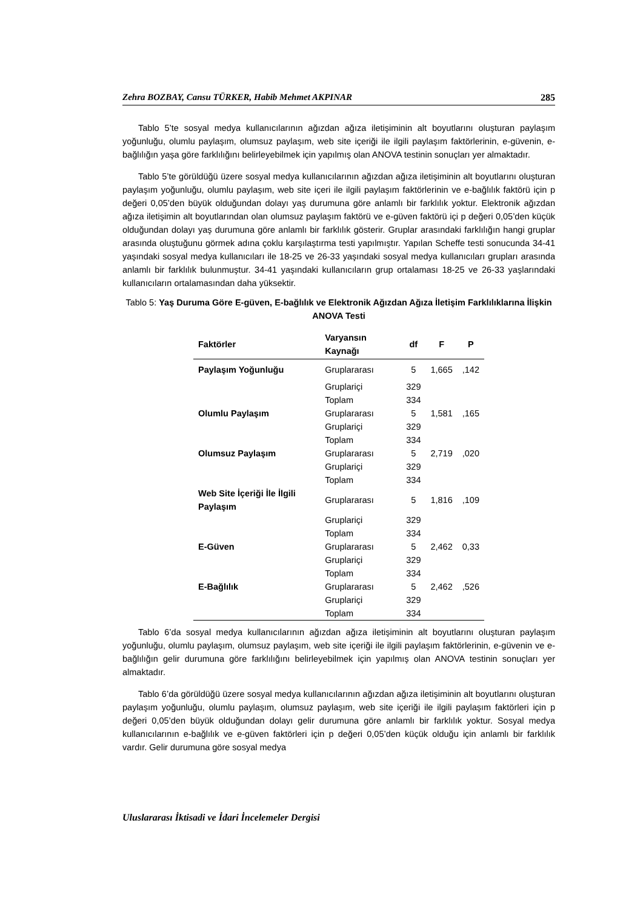Zehra BOZBAY, Cansu TÜRKER, Habib Mehmet AKPINAR 285
Tablo 5’te sosyal medya kullanıcılarının ağızdan ağıza iletişiminin alt boyutlarını oluşturan paylaşım yoğunluğu, olumlu paylaşım, olumsuz paylaşım, web site içeriği ile ilgili paylaşım faktörlerinin, e-güvenin, e-bağlılığın yaşa göre farklılığını belirleyebilmek için yapılmış olan ANOVA testinin sonuçları yer almaktadır.
Tablo 5’te görüldüğü üzere sosyal medya kullanıcılarının ağızdan ağıza iletişiminin alt boyutlarını oluşturan paylaşım yoğunluğu, olumlu paylaşım, web site içeri ile ilgili paylaşım faktörlerinin ve e-bağlılık faktörü için p değeri 0,05’den büyük olduğundan dolayı yaş durumuna göre anlamlı bir farklılık yoktur. Elektronik ağızdan ağıza iletişimin alt boyutlarından olan olumsuz paylaşım faktörü ve e-güven faktörü içi p değeri 0,05’den küçük olduğundan dolayı yaş durumuna göre anlamlı bir farklılık gösterir. Gruplar arasındaki farklılığın hangi gruplar arasında oluştuğunu görmek adına çoklu karşılaştırma testi yapılmıştır. Yapılan Scheffe testi sonucunda 34-41 yaşındaki sosyal medya kullanıcıları ile 18-25 ve 26-33 yaşındaki sosyal medya kullanıcıları grupları arasında anlamlı bir farklılık bulunmuştur. 34-41 yaşındaki kullanıcıların grup ortalaması 18-25 ve 26-33 yaşlarındaki kullanıcıların ortalamasından daha yüksektir.
Tablo 5: Yaş Duruma Göre E-güven, E-bağlılık ve Elektronik Ağızdan Ağıza İletişim Farklılıklarına İlişkin ANOVA Testi
| Faktörler | Varyansın Kaynağı | df | F | P |
| --- | --- | --- | --- | --- |
| Paylaşım Yoğunluğu | Gruplararası | 5 | 1,665 | ,142 |
| | Gruplariçi | 329 | | |
| | Toplam | 334 | | |
| Olumlu Paylaşım | Gruplararası | 5 | 1,581 | ,165 |
| | Gruplariçi | 329 | | |
| | Toplam | 334 | | |
| Olumsuz Paylaşım | Gruplararası | 5 | 2,719 | ,020 |
| | Gruplariçi | 329 | | |
| | Toplam | 334 | | |
| Web Site İçeriği İle İlgili Paylaşım | Gruplararası | 5 | 1,816 | ,109 |
| | Gruplariçi | 329 | | |
| | Toplam | 334 | | |
| E-Güven | Gruplararası | 5 | 2,462 | 0,33 |
| | Gruplariçi | 329 | | |
| | Toplam | 334 | | |
| E-Bağlılık | Gruplararası | 5 | 2,462 | ,526 |
| | Gruplariçi | 329 | | |
| | Toplam | 334 | | |
Tablo 6’da sosyal medya kullanıcılarının ağızdan ağıza iletişiminin alt boyutlarını oluşturan paylaşım yoğunluğu, olumlu paylaşım, olumsuz paylaşım, web site içeriği ile ilgili paylaşım faktörlerinin, e-güvenin ve e-bağlılığın gelir durumuna göre farklılığını belirleyebilmek için yapılmış olan ANOVA testinin sonuçları yer almaktadır.
Tablo 6’da görüldüğü üzere sosyal medya kullanıcılarının ağızdan ağıza iletişiminin alt boyutlarını oluşturan paylaşım yoğunluğu, olumlu paylaşım, olumsuz paylaşım, web site içeriği ile ilgili paylaşım faktörleri için p değeri 0,05’den büyük olduğundan dolayı gelir durumuna göre anlamlı bir farklılık yoktur. Sosyal medya kullanıcılarının e-bağlılık ve e-güven faktörleri için p değeri 0,05’den küçük olduğu için anlamlı bir farklılık vardır. Gelir durumuna göre sosyal medya
Uluslararası İktisadi ve İdari İncelemeler Dergisi